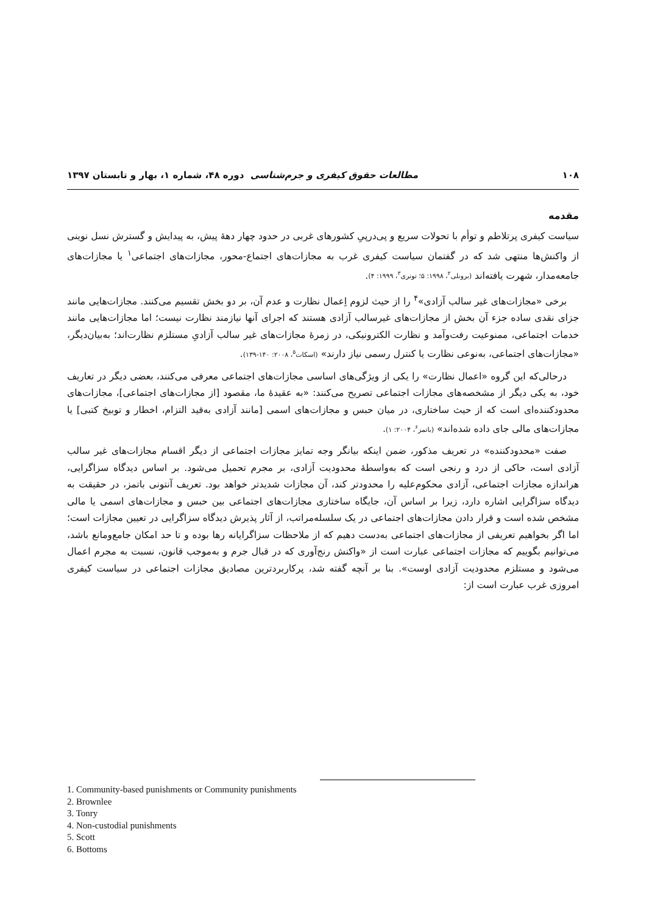۱۰۸ مطالعات حقوق کیفری و جرم‌شناسی دوره ۴۸، شماره ۱، بهار و تابستان ۱۳۹۷
مقدمه
سیاست کیفری پرتلاطم و توأم با تحولات سریع و پی‌درپیِ کشورهای غربی در حدود چهار دههٔ پیش، به پیدایش و گسترش نسل نوینی از واکنش‌ها منتهی شد که در گفتمان سیاست کیفری غرب به مجازات‌های اجتماع-محور، مجازات‌های اجتماعی<sup>۱</sup> یا مجازات‌های جامعه‌مدار، شهرت یافته‌اند (برونلی<sup>۲</sup>، ۱۹۹۸: ۵؛ تونری<sup>۳</sup>، ۱۹۹۹: ۴).
برخی «مجازات‌های غیر سالب آزادی»<sup>۴</sup> را از حیث لزوم اِعمال نظارت و عدم آن، بر دو بخش تقسیم می‌کنند. مجازات‌هایی مانند جزای نقدی ساده جزء آن بخش از مجازات‌های غیرسالب آزادی هستند که اجرای آنها نیازمند نظارت نیست؛ اما مجازات‌هایی مانند خدمات اجتماعی، ممنوعیت رفت‌وآمد و نظارت الکترونیکی، در زمرهٔ مجازات‌های غیر سالب آزادیِ مستلزم نظارت‌اند؛ به‌بیان‌دیگر، «مجازات‌های اجتماعی، به‌نوعی نظارت یا کنترل رسمی نیاز دارند» (اسکات<sup>۵</sup>، ۲۰۰۸: ۱۴۰-۱۳۹).
درحالی‌که این گروه «اعمال نظارت» را یکی از ویژگی‌های اساسی مجازات‌های اجتماعی معرفی می‌کنند، بعضی دیگر در تعاریف خود، به یکی دیگر از مشخصه‌های مجازات اجتماعی تصریح می‌کنند: «به عقیدهٔ ما، مقصود [از مجازات‌های اجتماعی]، مجازات‌های محدودکننده‌ای است که از حیث ساختاری، در میان حبس و مجازات‌های اسمی [مانند آزادی به‌قید التزام، اخطار و توبیخ کتبی] یا مجازات‌های مالی جای داده شده‌اند» (باتمز<sup>۶</sup>، ۲۰۰۴: ۱).
صفت «محدودکننده» در تعریف مذکور، ضمن اینکه بیانگر وجه تمایز مجازات اجتماعی از دیگر اقسام مجازات‌های غیر سالب آزادی است، حاکی از درد و رنجی است که به‌واسطهٔ محدودیت آزادی، بر مجرم تحمیل می‌شود. بر اساس دیدگاه سزاگرایی، هراندازه مجازات اجتماعی، آزادی محکوم‌علیه را محدودتر کند، آن مجازات شدیدتر خواهد بود. تعریف آنتونی باتمز، در حقیقت به دیدگاه سزاگرایی اشاره دارد، زیرا بر اساس آن، جایگاه ساختاری مجازات‌های اجتماعی بین حبس و مجازات‌های اسمی یا مالی مشخص شده است و قرار دادن مجازات‌های اجتماعی در یک سلسله‌مراتب، از آثار پذیرش دیدگاه سزاگرایی در تعیین مجازات است؛ اما اگر بخواهیم تعریفی از مجازات‌های اجتماعی به‌دست دهیم که از ملاحظات سزاگرایانه رها بوده و تا حد امکان جامع‌ومانع باشد، می‌توانیم بگوییم که مجازات اجتماعی عبارت است از «واکنش رنج‌آوری که در قبال جرم و به‌موجب قانون، نسبت به مجرم اعمال می‌شود و مستلزم محدودیت آزادی اوست». بنا بر آنچه گفته شد، پرکاربردترین مصادیق مجازات اجتماعی در سیاست کیفری امروزی غرب عبارت است از:
1. Community-based punishments or Community punishments
2. Brownlee
3. Tonry
4. Non-custodial punishments
5. Scott
6. Bottoms